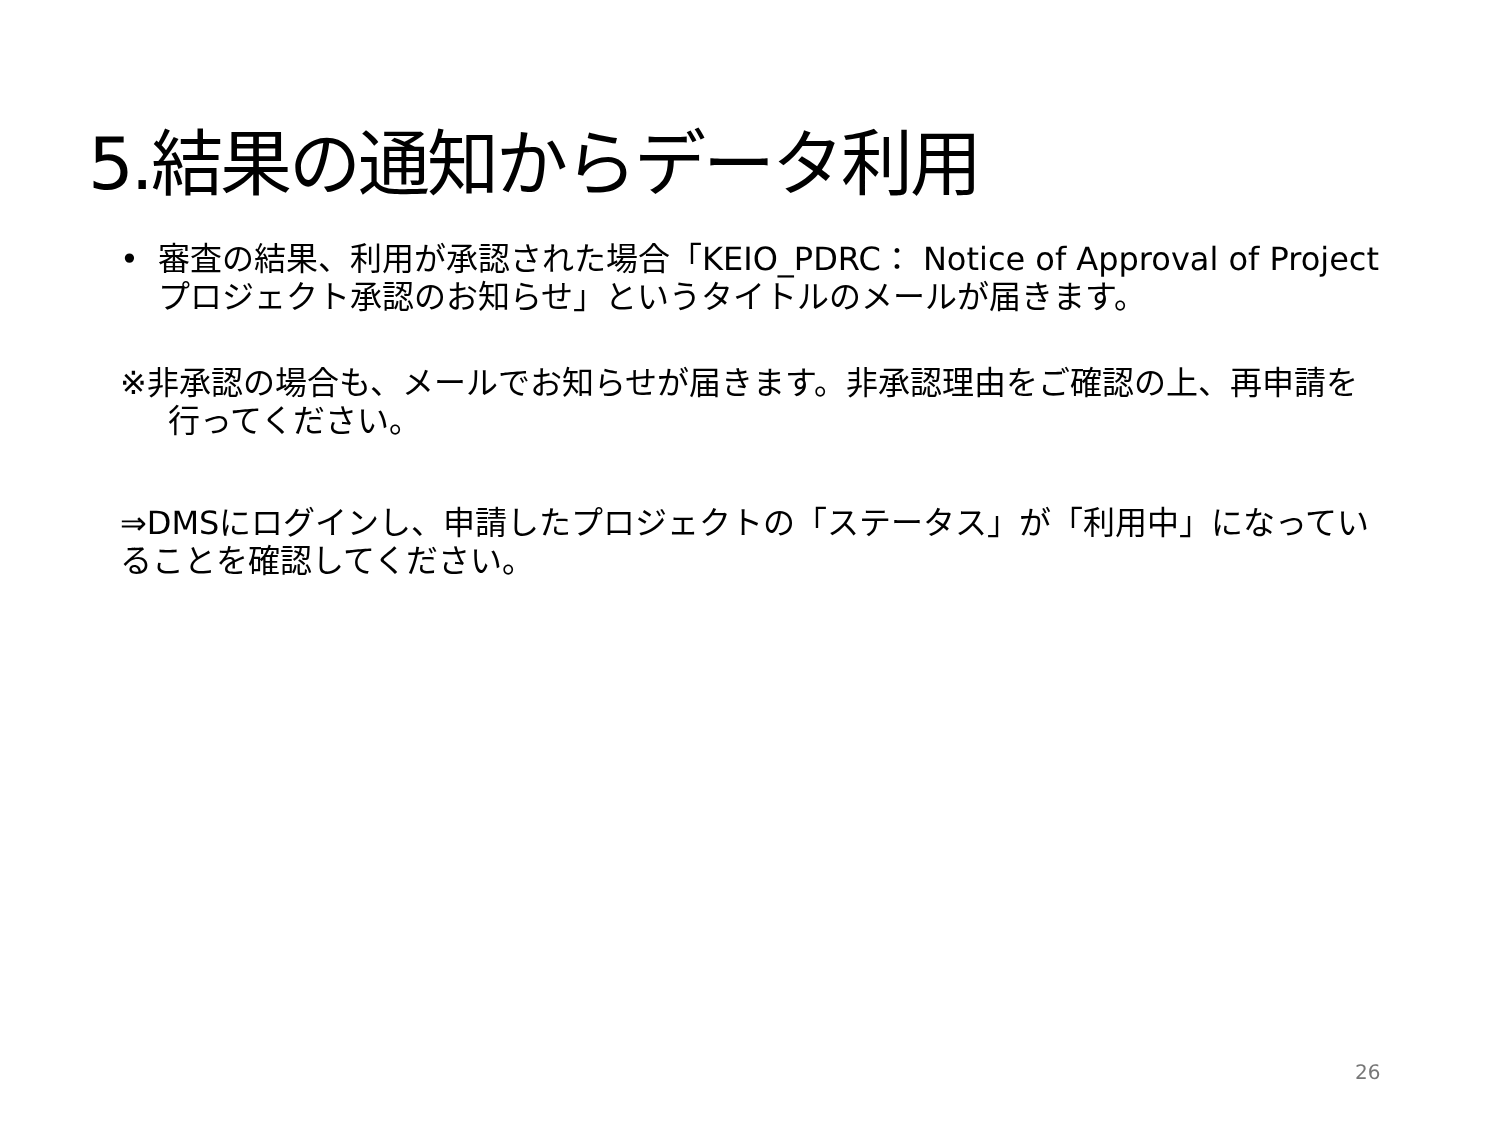5.結果の通知からデータ利用
• 審査の結果、利用が承認された場合「KEIO_PDRC： Notice of Approval of Project プロジェクト承認のお知らせ」というタイトルのメールが届きます。
※非承認の場合も、メールでお知らせが届きます。非承認理由をご確認の上、再申請を行ってください。
⇒DMSにログインし、申請したプロジェクトの「ステータス」が「利用中」になっていることを確認してください。
26